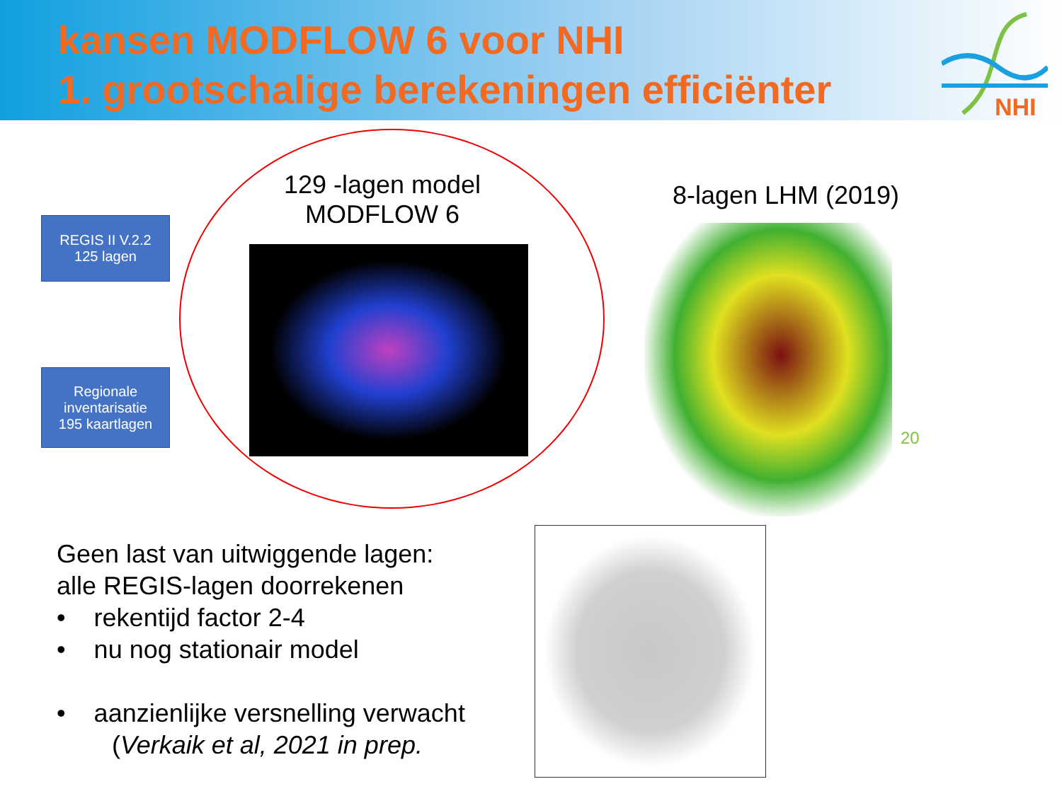kansen MODFLOW 6 voor NHI
1. grootschalige berekeningen efficiënter
NHI
REGIS II V.2.2
125 lagen
Regionale
inventarisatie
195 kaartlagen
129 -lagen model
MODFLOW 6
8-lagen LHM (2019)
20
Geen last van uitwiggende lagen:
alle REGIS-lagen doorrekenen
• rekentijd factor 2-4
• nu nog stationair model
• aanzienlijke versnelling verwacht
(Verkaik et al, 2021 in prep.